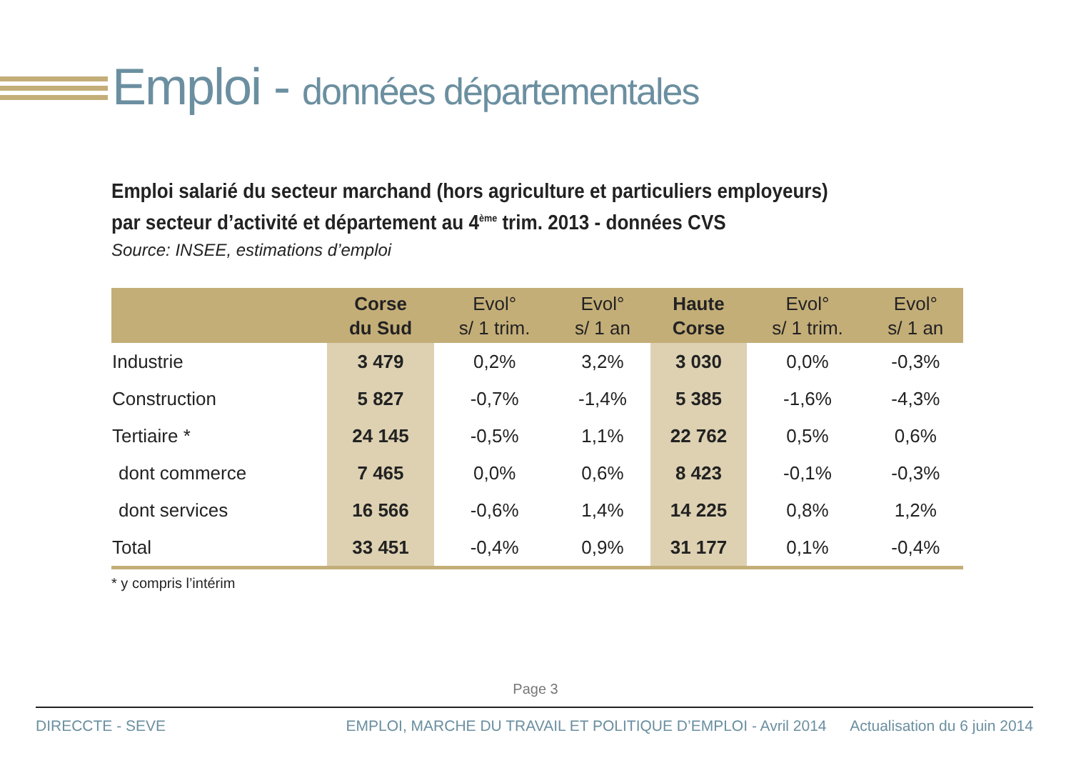Emploi - données départementales
Emploi salarié du secteur marchand (hors agriculture et particuliers employeurs)
par secteur d’activité et département au 4<sup>ème</sup> trim. 2013 - données CVS
Source: INSEE, estimations d’emploi
| | Corse du Sud | Evol° s/ 1 trim. | Evol° s/ 1 an | Haute Corse | Evol° s/ 1 trim. | Evol° s/ 1 an |
| --- | --- | --- | --- | --- | --- | --- |
| Industrie | 3 479 | 0,2% | 3,2% | 3 030 | 0,0% | -0,3% |
| Construction | 5 827 | -0,7% | -1,4% | 5 385 | -1,6% | -4,3% |
| Tertiaire * | 24 145 | -0,5% | 1,1% | 22 762 | 0,5% | 0,6% |
| dont commerce | 7 465 | 0,0% | 0,6% | 8 423 | -0,1% | -0,3% |
| dont services | 16 566 | -0,6% | 1,4% | 14 225 | 0,8% | 1,2% |
| Total | 33 451 | -0,4% | 0,9% | 31 177 | 0,1% | -0,4% |
* y compris l’intérim
Page 3
DIRECCTE - SEVE EMPLOI, MARCHE DU TRAVAIL ET POLITIQUE D’EMPLOI - Avril 2014 Actualisation du 6 juin 2014